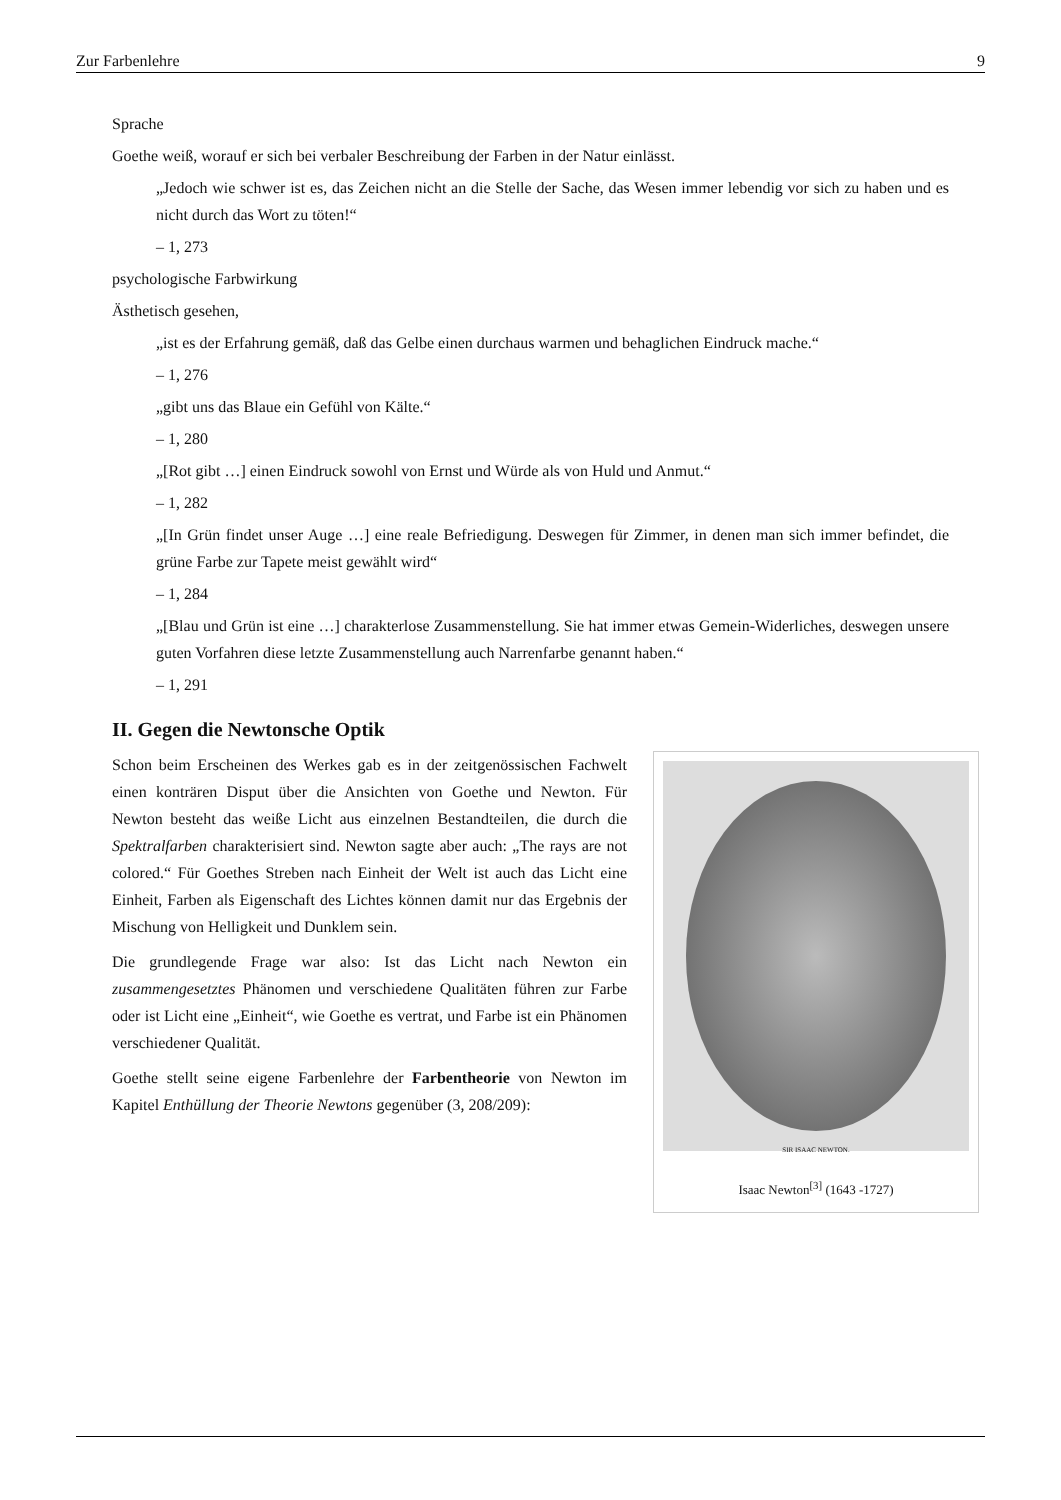Zur Farbenlehre 9
Sprache
Goethe weiß, worauf er sich bei verbaler Beschreibung der Farben in der Natur einlässt.
„Jedoch wie schwer ist es, das Zeichen nicht an die Stelle der Sache, das Wesen immer lebendig vor sich zu haben und es nicht durch das Wort zu töten!“
– 1, 273
psychologische Farbwirkung
Ästhetisch gesehen,
„ist es der Erfahrung gemäß, daß das Gelbe einen durchaus warmen und behaglichen Eindruck mache.“
– 1, 276
„gibt uns das Blaue ein Gefühl von Kälte.“
– 1, 280
„[Rot gibt …] einen Eindruck sowohl von Ernst und Würde als von Huld und Anmut.“
– 1, 282
„[In Grün findet unser Auge …] eine reale Befriedigung. Deswegen für Zimmer, in denen man sich immer befindet, die grüne Farbe zur Tapete meist gewählt wird“
– 1, 284
„[Blau und Grün ist eine …] charakterlose Zusammenstellung. Sie hat immer etwas Gemein-Widerliches, deswegen unsere guten Vorfahren diese letzte Zusammenstellung auch Narrenfarbe genannt haben.“
– 1, 291
II. Gegen die Newtonsche Optik
Schon beim Erscheinen des Werkes gab es in der zeitgenössischen Fachwelt einen konträren Disput über die Ansichten von Goethe und Newton. Für Newton besteht das weiße Licht aus einzelnen Bestandteilen, die durch die Spektralfarben charakterisiert sind. Newton sagte aber auch: „The rays are not colored.“ Für Goethes Streben nach Einheit der Welt ist auch das Licht eine Einheit, Farben als Eigenschaft des Lichtes können damit nur das Ergebnis der Mischung von Helligkeit und Dunklem sein.
Die grundlegende Frage war also: Ist das Licht nach Newton ein zusammengesetztes Phänomen und verschiedene Qualitäten führen zur Farbe oder ist Licht eine „Einheit“, wie Goethe es vertrat, und Farbe ist ein Phänomen verschiedener Qualität.
Goethe stellt seine eigene Farbenlehre der Farbentheorie von Newton im Kapitel Enthüllung der Theorie Newtons gegenüber (3, 208/209):
SIR ISAAC NEWTON.
Isaac Newton<sup>[3]</sup> (1643 -1727)